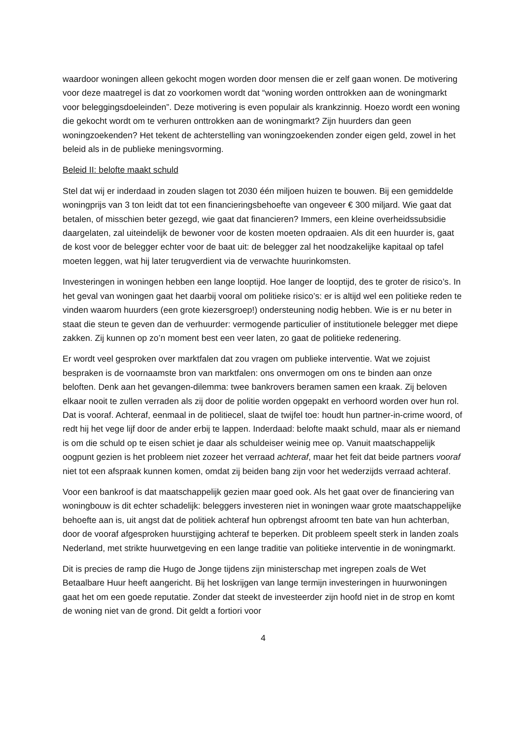waardoor woningen alleen gekocht mogen worden door mensen die er zelf gaan wonen. De motivering voor deze maatregel is dat zo voorkomen wordt dat “woning worden onttrokken aan de woningmarkt voor beleggingsdoeleinden”. Deze motivering is even populair als krankzinnig. Hoezo wordt een woning die gekocht wordt om te verhuren onttrokken aan de woningmarkt? Zijn huurders dan geen woningzoekenden? Het tekent de achterstelling van woningzoekenden zonder eigen geld, zowel in het beleid als in de publieke meningsvorming.
Beleid II: belofte maakt schuld
Stel dat wij er inderdaad in zouden slagen tot 2030 één miljoen huizen te bouwen. Bij een gemiddelde woningprijs van 3 ton leidt dat tot een financieringsbehoefte van ongeveer € 300 miljard. Wie gaat dat betalen, of misschien beter gezegd, wie gaat dat financieren? Immers, een kleine overheidssubsidie daargelaten, zal uiteindelijk de bewoner voor de kosten moeten opdraaien. Als dit een huurder is, gaat de kost voor de belegger echter voor de baat uit: de belegger zal het noodzakelijke kapitaal op tafel moeten leggen, wat hij later terugverdient via de verwachte huurinkomsten.
Investeringen in woningen hebben een lange looptijd. Hoe langer de looptijd, des te groter de risico’s. In het geval van woningen gaat het daarbij vooral om politieke risico’s: er is altijd wel een politieke reden te vinden waarom huurders (een grote kiezersgroep!) ondersteuning nodig hebben. Wie is er nu beter in staat die steun te geven dan de verhuurder: vermogende particulier of institutionele belegger met diepe zakken. Zij kunnen op zo’n moment best een veer laten, zo gaat de politieke redenering.
Er wordt veel gesproken over marktfalen dat zou vragen om publieke interventie. Wat we zojuist bespraken is de voornaamste bron van marktfalen: ons onvermogen om ons te binden aan onze beloften. Denk aan het gevangen-dilemma: twee bankrovers beramen samen een kraak. Zij beloven elkaar nooit te zullen verraden als zij door de politie worden opgepakt en verhoord worden over hun rol. Dat is vooraf. Achteraf, eenmaal in de politiecel, slaat de twijfel toe: houdt hun partner-in-crime woord, of redt hij het vege lijf door de ander erbij te lappen. Inderdaad: belofte maakt schuld, maar als er niemand is om die schuld op te eisen schiet je daar als schuldeiser weinig mee op. Vanuit maatschappelijk oogpunt gezien is het probleem niet zozeer het verraad achteraf, maar het feit dat beide partners vooraf niet tot een afspraak kunnen komen, omdat zij beiden bang zijn voor het wederzijds verraad achteraf.
Voor een bankroof is dat maatschappelijk gezien maar goed ook. Als het gaat over de financiering van woningbouw is dit echter schadelijk: beleggers investeren niet in woningen waar grote maatschappelijke behoefte aan is, uit angst dat de politiek achteraf hun opbrengst afroomt ten bate van hun achterban, door de vooraf afgesproken huurstijging achteraf te beperken. Dit probleem speelt sterk in landen zoals Nederland, met strikte huurwetgeving en een lange traditie van politieke interventie in de woningmarkt.
Dit is precies de ramp die Hugo de Jonge tijdens zijn ministerschap met ingrepen zoals de Wet Betaalbare Huur heeft aangericht. Bij het loskrijgen van lange termijn investeringen in huurwoningen gaat het om een goede reputatie. Zonder dat steekt de investeerder zijn hoofd niet in de strop en komt de woning niet van de grond. Dit geldt a fortiori voor
4